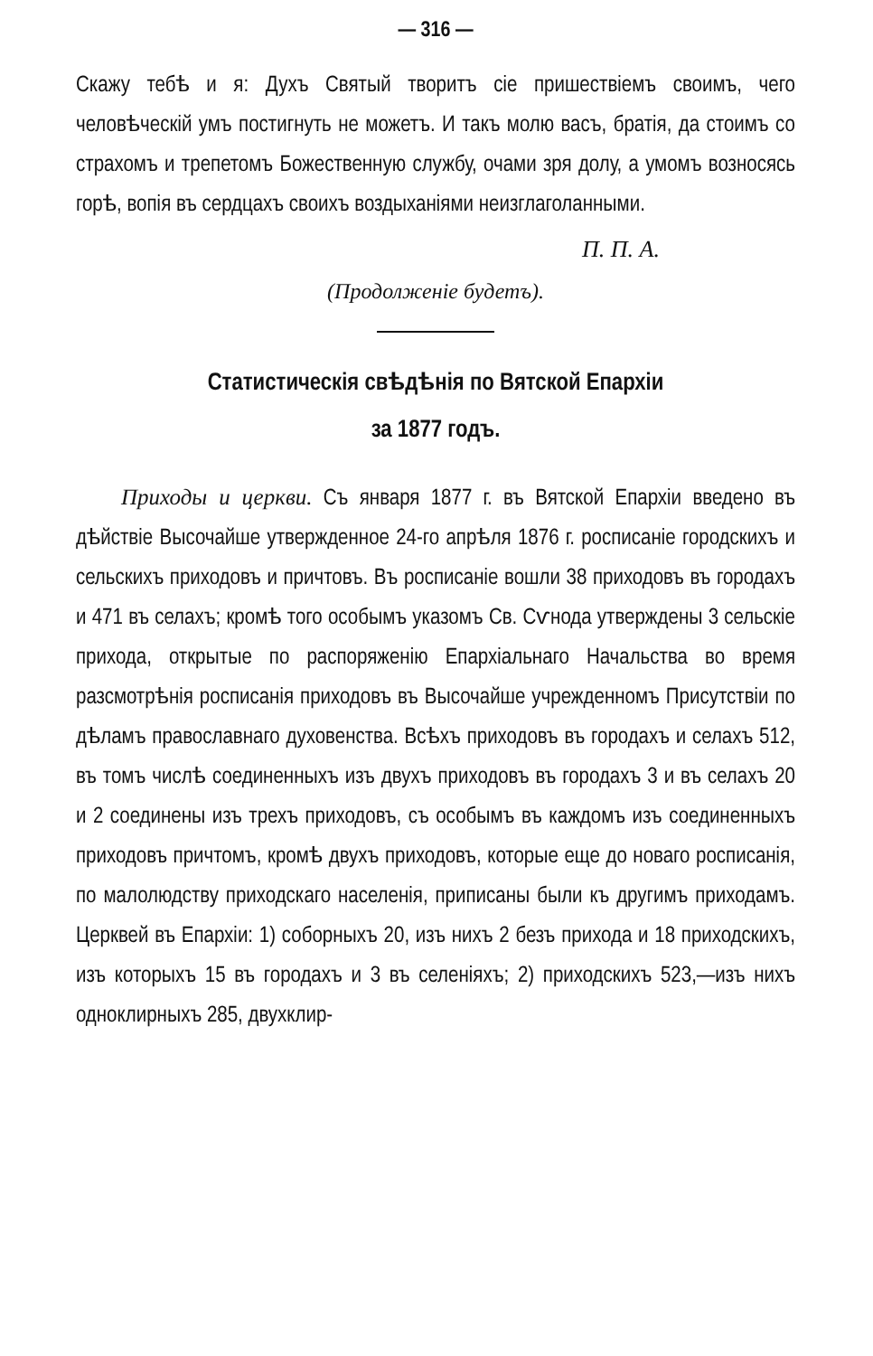— 316 —
Скажу тебѣ и я: Духъ Святый творитъ сіе пришествіемъ своимъ, чего человѣческій умъ постигнуть не можетъ. И такъ молю васъ, братія, да стоимъ со страхомъ и трепетомъ Божественную службу, очами зря долу, а умомъ возносясь горѣ, вопія въ сердцахъ своихъ воздыханіями неизглаголанными.
П. П. А.
(Продолженіе будетъ).
Статистическія свѣдѣнія по Вятской Епархіи
за 1877 годъ.
Приходы и церкви. Съ января 1877 г. въ Вятской Епархіи введено въ дѣйствіе Высочайше утвержденное 24-го апрѣля 1876 г. росписаніе городскихъ и сельскихъ приходовъ и причтовъ. Въ росписаніе вошли 38 приходовъ въ городахъ и 471 въ селахъ; кромѣ того особымъ указомъ Св. Сѵнода утверждены 3 сельскіе прихода, открытые по распоряженію Епархіальнаго Начальства во время разсмотрѣнія росписанія приходовъ въ Высочайше учрежденномъ Присутствіи по дѣламъ православнаго духовенства. Всѣхъ приходовъ въ городахъ и селахъ 512, въ томъ числѣ соединенныхъ изъ двухъ приходовъ въ городахъ 3 и въ селахъ 20 и 2 соединены изъ трехъ приходовъ, съ особымъ въ каждомъ изъ соединенныхъ приходовъ причтомъ, кромѣ двухъ приходовъ, которые еще до новаго росписанія, по малолюдству приходскаго населенія, приписаны были къ другимъ приходамъ. Церквей въ Епархіи: 1) соборныхъ 20, изъ нихъ 2 безъ прихода и 18 приходскихъ, изъ которыхъ 15 въ городахъ и 3 въ селеніяхъ; 2) приходскихъ 523,—изъ нихъ одноклирныхъ 285, двухклир-